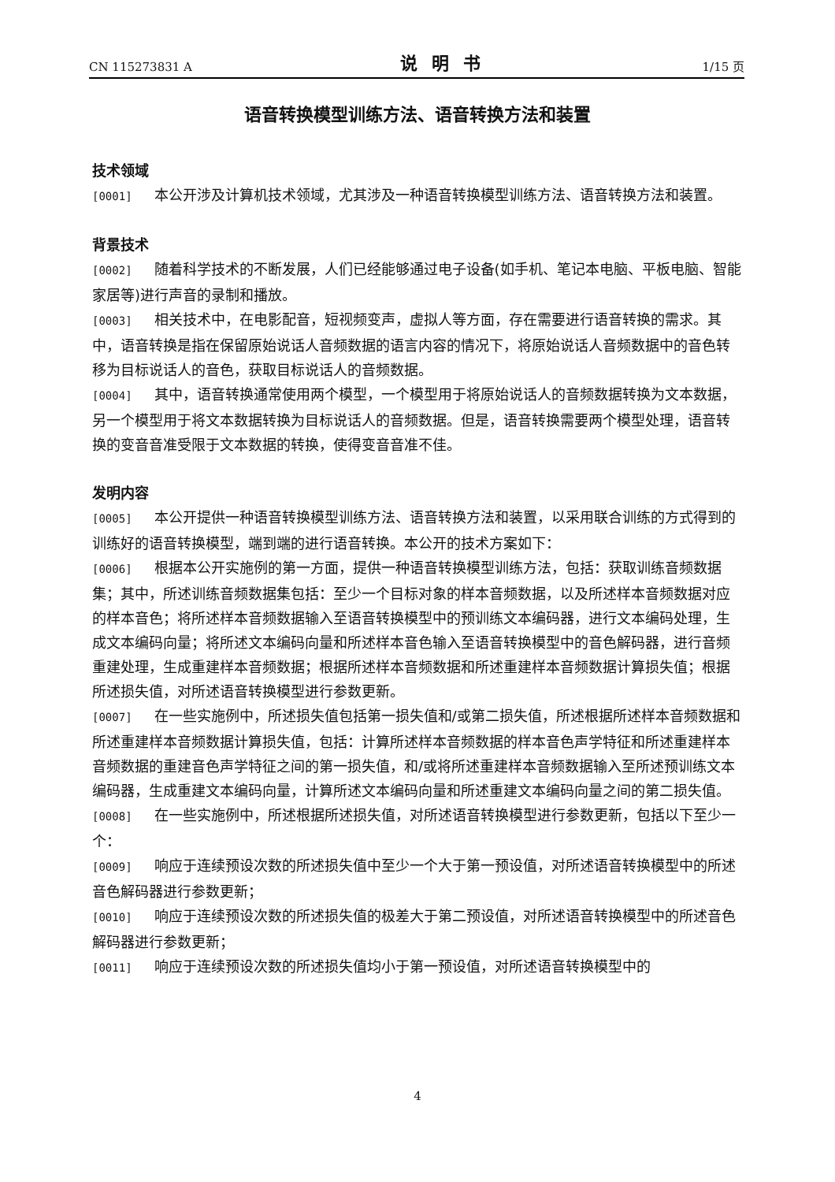CN 115273831 A 说明书 1/15 页
语音转换模型训练方法、语音转换方法和装置
技术领域
[0001] 本公开涉及计算机技术领域，尤其涉及一种语音转换模型训练方法、语音转换方法和装置。
背景技术
[0002] 随着科学技术的不断发展，人们已经能够通过电子设备(如手机、笔记本电脑、平板电脑、智能家居等)进行声音的录制和播放。
[0003] 相关技术中，在电影配音，短视频变声，虚拟人等方面，存在需要进行语音转换的需求。其中，语音转换是指在保留原始说话人音频数据的语言内容的情况下，将原始说话人音频数据中的音色转移为目标说话人的音色，获取目标说话人的音频数据。
[0004] 其中，语音转换通常使用两个模型，一个模型用于将原始说话人的音频数据转换为文本数据，另一个模型用于将文本数据转换为目标说话人的音频数据。但是，语音转换需要两个模型处理，语音转换的变音音准受限于文本数据的转换，使得变音音准不佳。
发明内容
[0005] 本公开提供一种语音转换模型训练方法、语音转换方法和装置，以采用联合训练的方式得到的训练好的语音转换模型，端到端的进行语音转换。本公开的技术方案如下：
[0006] 根据本公开实施例的第一方面，提供一种语音转换模型训练方法，包括：获取训练音频数据集；其中，所述训练音频数据集包括：至少一个目标对象的样本音频数据，以及所述样本音频数据对应的样本音色；将所述样本音频数据输入至语音转换模型中的预训练文本编码器，进行文本编码处理，生成文本编码向量；将所述文本编码向量和所述样本音色输入至语音转换模型中的音色解码器，进行音频重建处理，生成重建样本音频数据；根据所述样本音频数据和所述重建样本音频数据计算损失值；根据所述损失值，对所述语音转换模型进行参数更新。
[0007] 在一些实施例中，所述损失值包括第一损失值和/或第二损失值，所述根据所述样本音频数据和所述重建样本音频数据计算损失值，包括：计算所述样本音频数据的样本音色声学特征和所述重建样本音频数据的重建音色声学特征之间的第一损失值，和/或将所述重建样本音频数据输入至所述预训练文本编码器，生成重建文本编码向量，计算所述文本编码向量和所述重建文本编码向量之间的第二损失值。
[0008] 在一些实施例中，所述根据所述损失值，对所述语音转换模型进行参数更新，包括以下至少一个：
[0009] 响应于连续预设次数的所述损失值中至少一个大于第一预设值，对所述语音转换模型中的所述音色解码器进行参数更新；
[0010] 响应于连续预设次数的所述损失值的极差大于第二预设值，对所述语音转换模型中的所述音色解码器进行参数更新；
[0011] 响应于连续预设次数的所述损失值均小于第一预设值，对所述语音转换模型中的
4